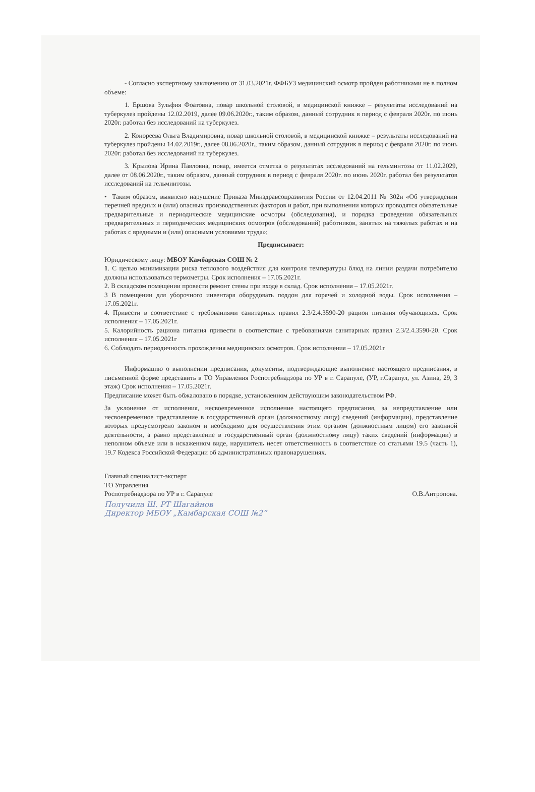- Согласно экспертному заключению от 31.03.2021г. ФФБУЗ медицинский осмотр пройден работниками не в полном объеме:
1. Ершова Зульфия Фоатовна, повар школьной столовой, в медицинской книжке – результаты исследований на туберкулез пройдены 12.02.2019, далее 09.06.2020г., таким образом, данный сотрудник в период с февраля 2020г. по июнь 2020г. работал без исследований на туберкулез.
2. Конореева Ольга Владимировна, повар школьной столовой, в медицинской книжке – результаты исследований на туберкулез пройдены 14.02.2019г., далее 08.06.2020г., таким образом, данный сотрудник в период с февраля 2020г. по июнь 2020г. работал без исследований на туберкулез.
3. Крылова Ирина Павловна, повар, имеется отметка о результатах исследований на гельминтозы от 11.02.2029, далее от 08.06.2020г., таким образом, данный сотрудник в период с февраля 2020г. по июнь 2020г. работал без результатов исследований на гельминтозы.
• Таким образом, выявлено нарушение Приказа Минздравсоцразвития России от 12.04.2011 № 302н «Об утверждении перечней вредных и (или) опасных производственных факторов и работ, при выполнении которых проводятся обязательные предварительные и периодические медицинские осмотры (обследования), и порядка проведения обязательных предварительных и периодических медицинских осмотров (обследований) работников, занятых на тяжелых работах и на работах с вредными и (или) опасными условиями труда»;
Предписывает:
Юридическому лицу: МБОУ Камбарская СОШ № 2
1. С целью минимизации риска теплового воздействия для контроля температуры блюд на линии раздачи потребителю должны использоваться термометры. Срок исполнения – 17.05.2021г.
2. В складском помещении провести ремонт стены при входе в склад. Срок исполнения – 17.05.2021г.
3 В помещении для уборочного инвентаря оборудовать поддон для горячей и холодной воды. Срок исполнения – 17.05.2021г.
4. Привести в соответствие с требованиями санитарных правил 2.3/2.4.3590-20 рацион питания обучающихся. Срок исполнения – 17.05.2021г.
5. Калорийность рациона питания привести в соответствие с требованиями санитарных правил 2.3/2.4.3590-20. Срок исполнения – 17.05.2021г
6. Соблюдать периодичность прохождения медицинских осмотров. Срок исполнения – 17.05.2021г
Информацию о выполнении предписания, документы, подтверждающие выполнение настоящего предписания, в письменной форме представить в ТО Управления Роспотребнадзора по УР в г. Сарапуле, (УР, г.Сарапул, ул. Азина, 29, 3 этаж) Срок исполнения – 17.05.2021г.
Предписание может быть обжаловано в порядке, установленном действующим законодательством РФ.
За уклонение от исполнения, несвоевременное исполнение настоящего предписания, за непредставление или несвоевременное представление в государственный орган (должностному лицу) сведений (информации), представление которых предусмотрено законом и необходимо для осуществления этим органом (должностным лицом) его законной деятельности, а равно представление в государственный орган (должностному лицу) таких сведений (информации) в неполном объеме или в искаженном виде, нарушитель несет ответственность в соответствие со статьями 19.5 (часть 1), 19.7 Кодекса Российской Федерации об административных правонарушениях.
Главный специалист-эксперт
ТО Управления
Роспотребнадзора по УР в г. Сарапуле
О.В.Антропова.
Получила Ш. РТ Шагайнов
Директор МБОУ „Камбарская СОШ №2“